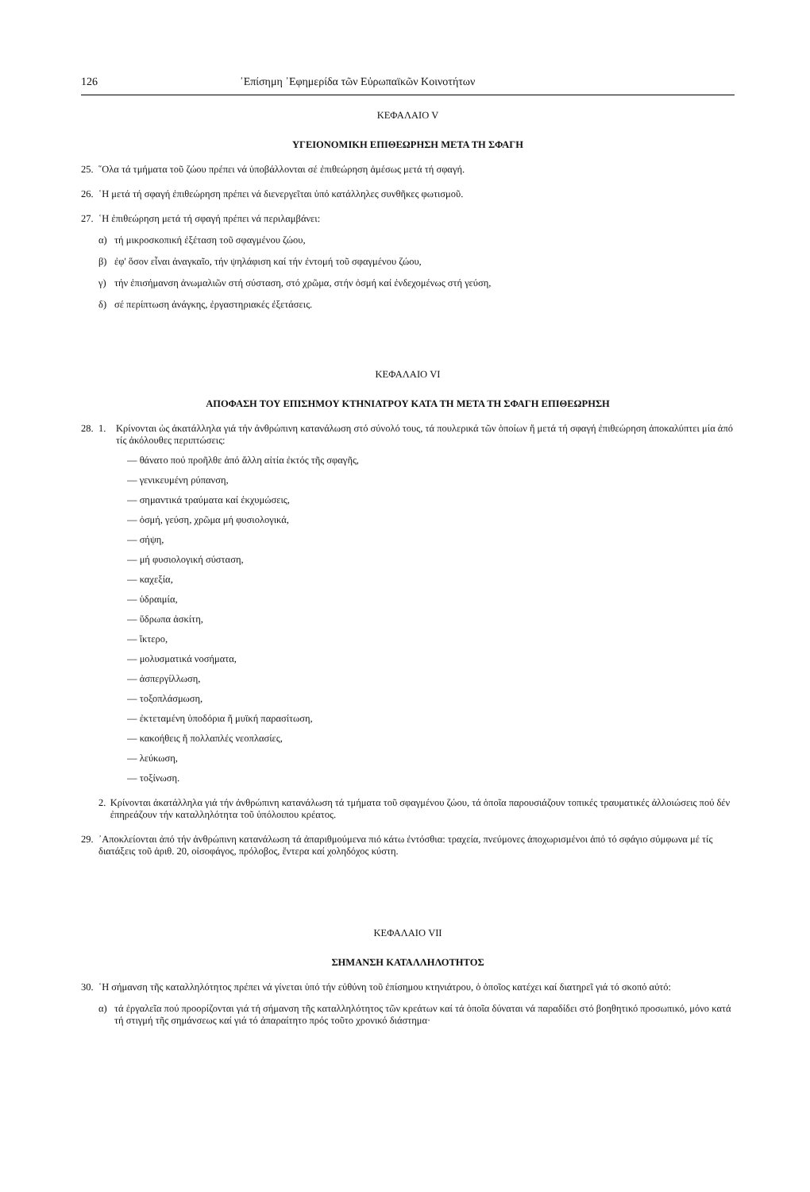126 ᾿Επίσημη ᾿Εφημερίδα τῶν Εὐρωπαϊκῶν Κοινοτήτων
ΚΕΦΑΛΑΙΟ V
ΥΓΕΙΟΝΟΜΙΚΗ ΕΠΙΘΕΩΡΗΣΗ ΜΕΤΑ ΤΗ ΣΦΑΓΗ
25. ῞Ολα τά τμήματα τοῦ ζώου πρέπει νά ὑποβάλλονται σέ ἐπιθεώρηση ἀμέσως μετά τή σφαγή.
26. ῾Η μετά τή σφαγή ἐπιθεώρηση πρέπει νά διενεργεῖται ὑπό κατάλληλες συνθῆκες φωτισμοῦ.
27. ῾Η ἐπιθεώρηση μετά τή σφαγή πρέπει νά περιλαμβάνει:
α) τή μικροσκοπική ἐξέταση τοῦ σφαγμένου ζώου,
β) ἐφ' ὅσον εἶναι ἀναγκαῖο, τήν ψηλάφιση καί τήν ἐντομή τοῦ σφαγμένου ζώου,
γ) τήν ἐπισήμανση ἀνωμαλιῶν στή σύσταση, στό χρῶμα, στήν ὀσμή καί ἐνδεχομένως στή γεύση,
δ) σέ περίπτωση ἀνάγκης, ἐργαστηριακές ἐξετάσεις.
ΚΕΦΑΛΑΙΟ VI
ΑΠΟΦΑΣΗ ΤΟΥ ΕΠΙΣΗΜΟΥ ΚΤΗΝΙΑΤΡΟΥ ΚΑΤΑ ΤΗ ΜΕΤΑ ΤΗ ΣΦΑΓΗ ΕΠΙΘΕΩΡΗΣΗ
28. 1. Κρίνονται ὡς ἀκατάλληλα γιά τήν ἀνθρώπινη κατανάλωση στό σύνολό τους, τά πουλερικά τῶν ὁποίων ἤ μετά τή σφαγή ἐπιθεώρηση ἀποκαλύπτει μία ἀπό τίς ἀκόλουθες περιπτώσεις:
— θάνατο πού προῆλθε ἀπό ἄλλη αἰτία ἐκτός τῆς σφαγῆς,
— γενικευμένη ρύπανση,
— σημαντικά τραύματα καί ἐκχυμώσεις,
— ὀσμή, γεύση, χρῶμα μή φυσιολογικά,
— σήψη,
— μή φυσιολογική σύσταση,
— καχεξία,
— ὑδραιμία,
— ὕδρωπα ἀσκίτη,
— ἴκτερο,
— μολυσματικά νοσήματα,
— ἀσπεργίλλωση,
— τοξοπλάσμωση,
— ἐκτεταμένη ὑποδόρια ἤ μυϊκή παρασίτωση,
— κακοήθεις ἤ πολλαπλές νεοπλασίες,
— λεύκωση,
— τοξίνωση.
2. Κρίνονται ἀκατάλληλα γιά τήν ἀνθρώπινη κατανάλωση τά τμήματα τοῦ σφαγμένου ζώου, τά ὁποῖα παρουσιάζουν τοπικές τραυματικές ἀλλοιώσεις πού δέν ἐπηρεάζουν τήν καταλληλότητα τοῦ ὑπόλοιπου κρέατος.
29. ᾿Αποκλείονται ἀπό τήν ἀνθρώπινη κατανάλωση τά ἀπαριθμούμενα πιό κάτω ἐντόσθια: τραχεία, πνεύμονες ἀποχωρισμένοι ἀπό τό σφάγιο σύμφωνα μέ τίς διατάξεις τοῦ ἀριθ. 20, οἰσοφάγος, πρόλοβος, ἔντερα καί χοληδόχος κύστη.
ΚΕΦΑΛΑΙΟ VII
ΣΗΜΑΝΣΗ ΚΑΤΑΛΛΗΛΟΤΗΤΟΣ
30. ῾Η σήμανση τῆς καταλληλότητος πρέπει νά γίνεται ὑπό τήν εὐθύνη τοῦ ἐπίσημου κτηνιάτρου, ὁ ὁποῖος κατέχει καί διατηρεῖ γιά τό σκοπό αὐτό:
α) τά ἐργαλεῖα πού προορίζονται γιά τή σήμανση τῆς καταλληλότητος τῶν κρεάτων καί τά ὁποῖα δύναται νά παραδίδει στό βοηθητικό προσωπικό, μόνο κατά τή στιγμή τῆς σημάνσεως καί γιά τό ἀπαραίτητο πρός τοῦτο χρονικό διάστημα·